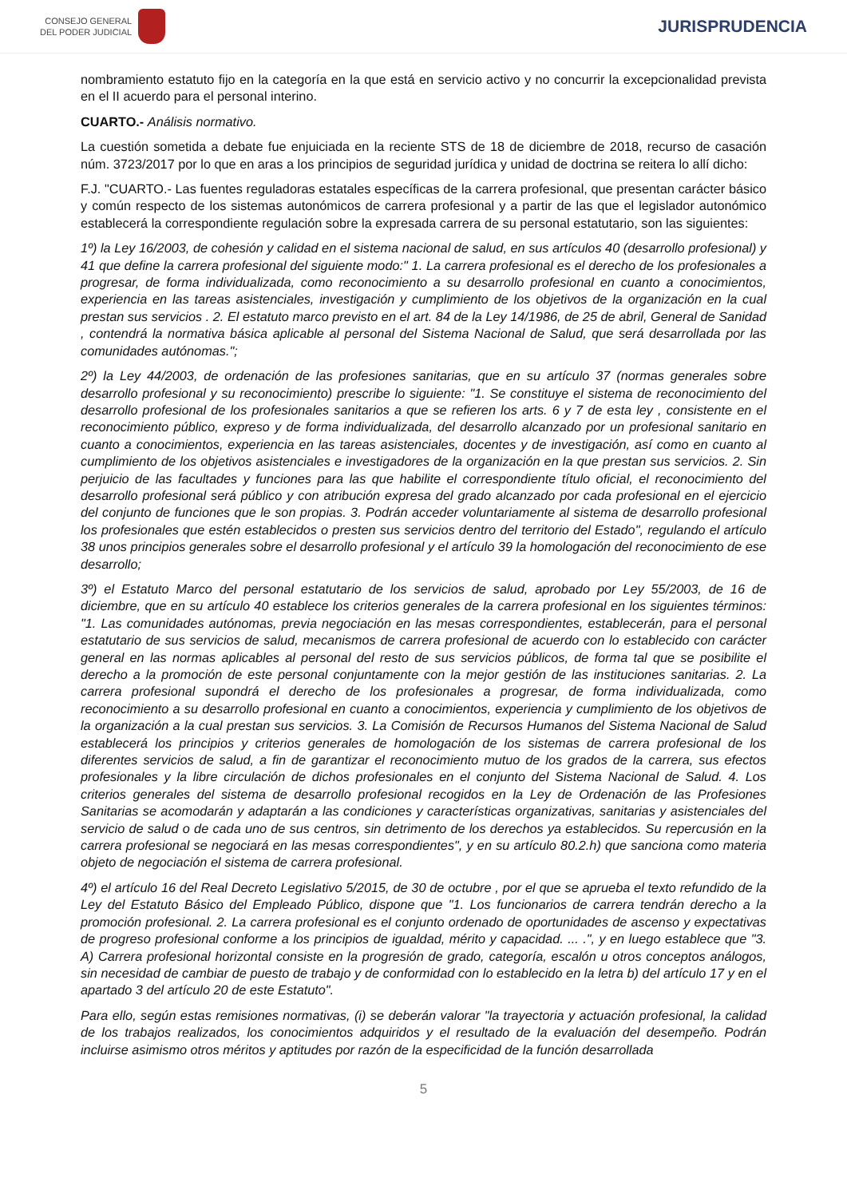CONSEJO GENERAL
DEL PODER JUDICIAL
JURISPRUDENCIA
nombramiento estatuto fijo en la categoría en la que está en servicio activo y no concurrir la excepcionalidad prevista en el II acuerdo para el personal interino.
CUARTO.- Análisis normativo.
La cuestión sometida a debate fue enjuiciada en la reciente STS de 18 de diciembre de 2018, recurso de casación núm. 3723/2017 por lo que en aras a los principios de seguridad jurídica y unidad de doctrina se reitera lo allí dicho:
F.J. "CUARTO.- Las fuentes reguladoras estatales específicas de la carrera profesional, que presentan carácter básico y común respecto de los sistemas autonómicos de carrera profesional y a partir de las que el legislador autonómico establecerá la correspondiente regulación sobre la expresada carrera de su personal estatutario, son las siguientes:
1º) la Ley 16/2003, de cohesión y calidad en el sistema nacional de salud, en sus artículos 40 (desarrollo profesional) y 41 que define la carrera profesional del siguiente modo:" 1. La carrera profesional es el derecho de los profesionales a progresar, de forma individualizada, como reconocimiento a su desarrollo profesional en cuanto a conocimientos, experiencia en las tareas asistenciales, investigación y cumplimiento de los objetivos de la organización en la cual prestan sus servicios . 2. El estatuto marco previsto en el art. 84 de la Ley 14/1986, de 25 de abril, General de Sanidad , contendrá la normativa básica aplicable al personal del Sistema Nacional de Salud, que será desarrollada por las comunidades autónomas.";
2º) la Ley 44/2003, de ordenación de las profesiones sanitarias, que en su artículo 37 (normas generales sobre desarrollo profesional y su reconocimiento) prescribe lo siguiente: "1. Se constituye el sistema de reconocimiento del desarrollo profesional de los profesionales sanitarios a que se refieren los arts. 6 y 7 de esta ley , consistente en el reconocimiento público, expreso y de forma individualizada, del desarrollo alcanzado por un profesional sanitario en cuanto a conocimientos, experiencia en las tareas asistenciales, docentes y de investigación, así como en cuanto al cumplimiento de los objetivos asistenciales e investigadores de la organización en la que prestan sus servicios. 2. Sin perjuicio de las facultades y funciones para las que habilite el correspondiente título oficial, el reconocimiento del desarrollo profesional será público y con atribución expresa del grado alcanzado por cada profesional en el ejercicio del conjunto de funciones que le son propias. 3. Podrán acceder voluntariamente al sistema de desarrollo profesional los profesionales que estén establecidos o presten sus servicios dentro del territorio del Estado", regulando el artículo 38 unos principios generales sobre el desarrollo profesional y el artículo 39 la homologación del reconocimiento de ese desarrollo;
3º) el Estatuto Marco del personal estatutario de los servicios de salud, aprobado por Ley 55/2003, de 16 de diciembre, que en su artículo 40 establece los criterios generales de la carrera profesional en los siguientes términos: "1. Las comunidades autónomas, previa negociación en las mesas correspondientes, establecerán, para el personal estatutario de sus servicios de salud, mecanismos de carrera profesional de acuerdo con lo establecido con carácter general en las normas aplicables al personal del resto de sus servicios públicos, de forma tal que se posibilite el derecho a la promoción de este personal conjuntamente con la mejor gestión de las instituciones sanitarias. 2. La carrera profesional supondrá el derecho de los profesionales a progresar, de forma individualizada, como reconocimiento a su desarrollo profesional en cuanto a conocimientos, experiencia y cumplimiento de los objetivos de la organización a la cual prestan sus servicios. 3. La Comisión de Recursos Humanos del Sistema Nacional de Salud establecerá los principios y criterios generales de homologación de los sistemas de carrera profesional de los diferentes servicios de salud, a fin de garantizar el reconocimiento mutuo de los grados de la carrera, sus efectos profesionales y la libre circulación de dichos profesionales en el conjunto del Sistema Nacional de Salud. 4. Los criterios generales del sistema de desarrollo profesional recogidos en la Ley de Ordenación de las Profesiones Sanitarias se acomodarán y adaptarán a las condiciones y características organizativas, sanitarias y asistenciales del servicio de salud o de cada uno de sus centros, sin detrimento de los derechos ya establecidos. Su repercusión en la carrera profesional se negociará en las mesas correspondientes", y en su artículo 80.2.h) que sanciona como materia objeto de negociación el sistema de carrera profesional.
4º) el artículo 16 del Real Decreto Legislativo 5/2015, de 30 de octubre , por el que se aprueba el texto refundido de la Ley del Estatuto Básico del Empleado Público, dispone que "1. Los funcionarios de carrera tendrán derecho a la promoción profesional. 2. La carrera profesional es el conjunto ordenado de oportunidades de ascenso y expectativas de progreso profesional conforme a los principios de igualdad, mérito y capacidad. ... .", y en luego establece que "3. A) Carrera profesional horizontal consiste en la progresión de grado, categoría, escalón u otros conceptos análogos, sin necesidad de cambiar de puesto de trabajo y de conformidad con lo establecido en la letra b) del artículo 17 y en el apartado 3 del artículo 20 de este Estatuto".
Para ello, según estas remisiones normativas, (i) se deberán valorar "la trayectoria y actuación profesional, la calidad de los trabajos realizados, los conocimientos adquiridos y el resultado de la evaluación del desempeño. Podrán incluirse asimismo otros méritos y aptitudes por razón de la especificidad de la función desarrollada
5